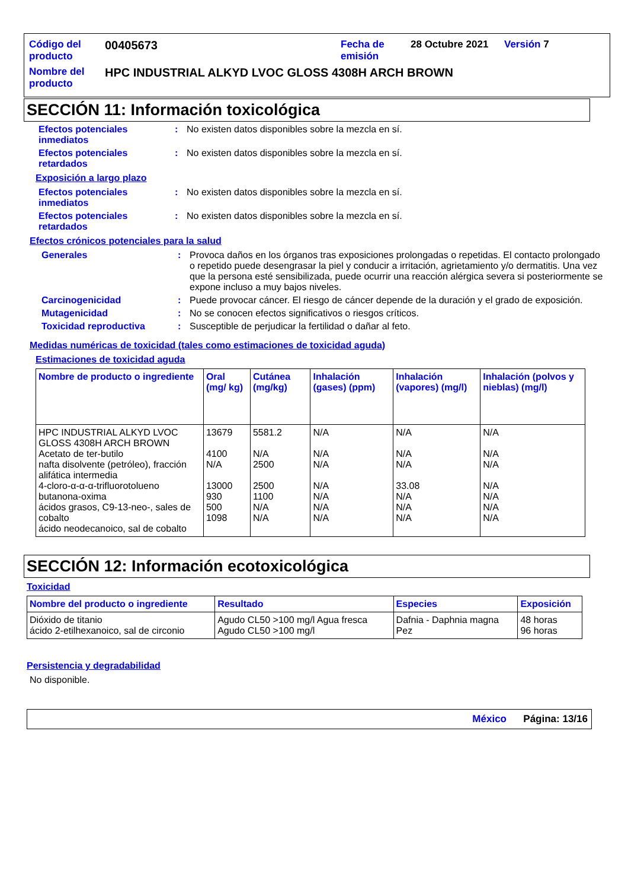| Código del producto | 00405673 | Fecha de emisión | 28 Octubre 2021 | Versión 7 |
| Nombre del producto | HPC INDUSTRIAL ALKYD LVOC GLOSS 4308H ARCH BROWN | | | |
SECCIÓN 11: Información toxicológica
Efectos potenciales inmediatos
: No existen datos disponibles sobre la mezcla en sí.
Efectos potenciales retardados
: No existen datos disponibles sobre la mezcla en sí.
Exposición a largo plazo
Efectos potenciales inmediatos
: No existen datos disponibles sobre la mezcla en sí.
Efectos potenciales retardados
: No existen datos disponibles sobre la mezcla en sí.
Efectos crónicos potenciales para la salud
Generales : Provoca daños en los órganos tras exposiciones prolongadas o repetidas. El contacto prolongado o repetido puede desengrasar la piel y conducir a irritación, agrietamiento y/o dermatitis. Una vez que la persona esté sensibilizada, puede ocurrir una reacción alérgica severa si posteriormente se expone incluso a muy bajos niveles.
Carcinogenicidad : Puede provocar cáncer. El riesgo de cáncer depende de la duración y el grado de exposición.
Mutagenicidad : No se conocen efectos significativos o riesgos críticos.
Toxicidad reproductiva : Susceptible de perjudicar la fertilidad o dañar al feto.
Medidas numéricas de toxicidad (tales como estimaciones de toxicidad aguda)
Estimaciones de toxicidad aguda
| Nombre de producto o ingrediente | Oral (mg/ kg) | Cutánea (mg/kg) | Inhalación (gases) (ppm) | Inhalación (vapores) (mg/l) | Inhalación (polvos y nieblas) (mg/l) |
| --- | --- | --- | --- | --- | --- |
| HPC INDUSTRIAL ALKYD LVOC GLOSS 4308H ARCH BROWN Acetato de ter-butilo nafta disolvente (petróleo), fracción alifática intermedia 4-cloro-α-α-α-trifluorotolueno butanona-oxima ácidos grasos, C9-13-neo-, sales de cobalto ácido neodecanoico, sal de cobalto | 13679 4100 N/A 13000 930 500 1098 | 5581.2 N/A 2500 2500 1100 N/A N/A | N/A N/A N/A N/A N/A N/A N/A | N/A N/A N/A 33.08 N/A N/A N/A | N/A N/A N/A N/A N/A N/A N/A |
SECCIÓN 12: Información ecotoxicológica
Toxicidad
| Nombre del producto o ingrediente | Resultado | Especies | Exposición |
| --- | --- | --- | --- |
| Dióxido de titanio ácido 2-etilhexanoico, sal de circonio | Agudo CL50 >100 mg/l Agua fresca Agudo CL50 >100 mg/l | Dafnia - Daphnia magna Pez | 48 horas 96 horas |
Persistencia y degradabilidad
No disponible.
México Página: 13/16